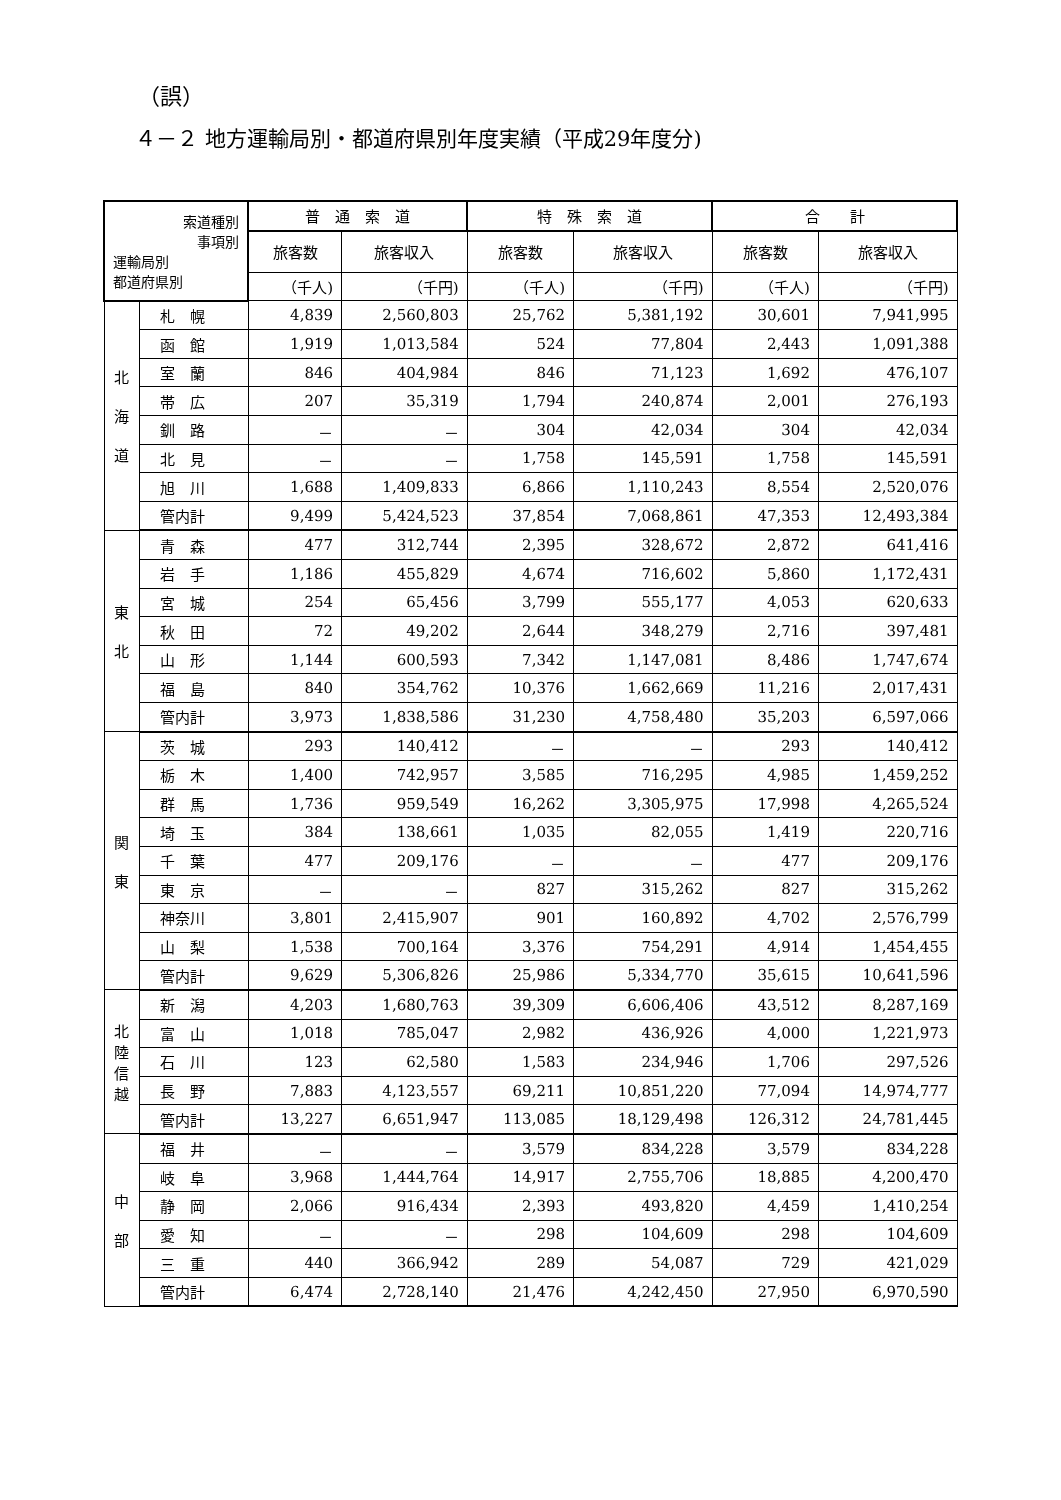（誤）
４－２ 地方運輸局別・都道府県別年度実績（平成29年度分)
| 索道種別 事項別 運輸局別 都道府県別 | | 普 通 索 道 | | 特 殊 索 道 | | 合 計 | |
| --- | --- | --- | --- | --- | --- | --- | --- |
| | | 旅客数 | 旅客収入 | 旅客数 | 旅客収入 | 旅客数 | 旅客収入 |
| | | （千人) | （千円) | （千人) | （千円) | （千人) | （千円) |
| 北 海 道 | 札 幌 | 4,839 | 2,560,803 | 25,762 | 5,381,192 | 30,601 | 7,941,995 |
| | 函 館 | 1,919 | 1,013,584 | 524 | 77,804 | 2,443 | 1,091,388 |
| | 室 蘭 | 846 | 404,984 | 846 | 71,123 | 1,692 | 476,107 |
| | 帯 広 | 207 | 35,319 | 1,794 | 240,874 | 2,001 | 276,193 |
| | 釧 路 | － | － | 304 | 42,034 | 304 | 42,034 |
| | 北 見 | － | － | 1,758 | 145,591 | 1,758 | 145,591 |
| | 旭 川 | 1,688 | 1,409,833 | 6,866 | 1,110,243 | 8,554 | 2,520,076 |
| | 管内計 | 9,499 | 5,424,523 | 37,854 | 7,068,861 | 47,353 | 12,493,384 |
| 東 北 | 青 森 | 477 | 312,744 | 2,395 | 328,672 | 2,872 | 641,416 |
| | 岩 手 | 1,186 | 455,829 | 4,674 | 716,602 | 5,860 | 1,172,431 |
| | 宮 城 | 254 | 65,456 | 3,799 | 555,177 | 4,053 | 620,633 |
| | 秋 田 | 72 | 49,202 | 2,644 | 348,279 | 2,716 | 397,481 |
| | 山 形 | 1,144 | 600,593 | 7,342 | 1,147,081 | 8,486 | 1,747,674 |
| | 福 島 | 840 | 354,762 | 10,376 | 1,662,669 | 11,216 | 2,017,431 |
| | 管内計 | 3,973 | 1,838,586 | 31,230 | 4,758,480 | 35,203 | 6,597,066 |
| 関 東 | 茨 城 | 293 | 140,412 | － | － | 293 | 140,412 |
| | 栃 木 | 1,400 | 742,957 | 3,585 | 716,295 | 4,985 | 1,459,252 |
| | 群 馬 | 1,736 | 959,549 | 16,262 | 3,305,975 | 17,998 | 4,265,524 |
| | 埼 玉 | 384 | 138,661 | 1,035 | 82,055 | 1,419 | 220,716 |
| | 千 葉 | 477 | 209,176 | － | － | 477 | 209,176 |
| | 東 京 | － | － | 827 | 315,262 | 827 | 315,262 |
| | 神奈川 | 3,801 | 2,415,907 | 901 | 160,892 | 4,702 | 2,576,799 |
| | 山 梨 | 1,538 | 700,164 | 3,376 | 754,291 | 4,914 | 1,454,455 |
| | 管内計 | 9,629 | 5,306,826 | 25,986 | 5,334,770 | 35,615 | 10,641,596 |
| 北 陸 信 越 | 新 潟 | 4,203 | 1,680,763 | 39,309 | 6,606,406 | 43,512 | 8,287,169 |
| | 富 山 | 1,018 | 785,047 | 2,982 | 436,926 | 4,000 | 1,221,973 |
| | 石 川 | 123 | 62,580 | 1,583 | 234,946 | 1,706 | 297,526 |
| | 長 野 | 7,883 | 4,123,557 | 69,211 | 10,851,220 | 77,094 | 14,974,777 |
| | 管内計 | 13,227 | 6,651,947 | 113,085 | 18,129,498 | 126,312 | 24,781,445 |
| 中 部 | 福 井 | － | － | 3,579 | 834,228 | 3,579 | 834,228 |
| | 岐 阜 | 3,968 | 1,444,764 | 14,917 | 2,755,706 | 18,885 | 4,200,470 |
| | 静 岡 | 2,066 | 916,434 | 2,393 | 493,820 | 4,459 | 1,410,254 |
| | 愛 知 | － | － | 298 | 104,609 | 298 | 104,609 |
| | 三 重 | 440 | 366,942 | 289 | 54,087 | 729 | 421,029 |
| | 管内計 | 6,474 | 2,728,140 | 21,476 | 4,242,450 | 27,950 | 6,970,590 |